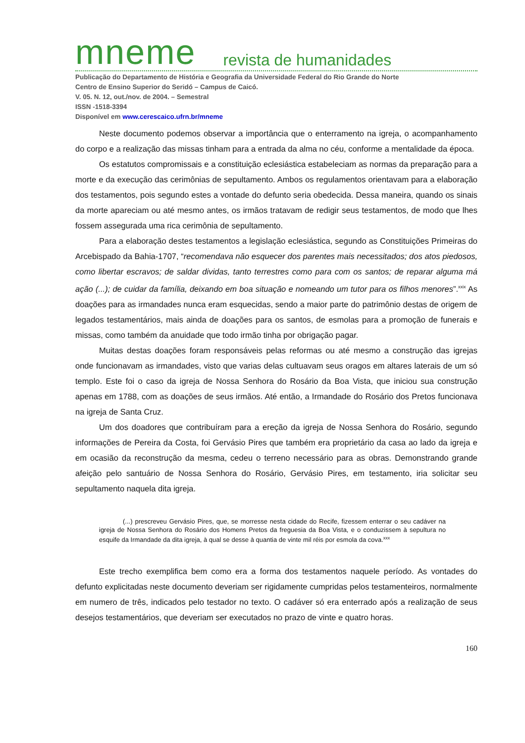mneme revista de humanidades
Publicação do Departamento de História e Geografia da Universidade Federal do Rio Grande do Norte
Centro de Ensino Superior do Seridó – Campus de Caicó.
V. 05. N. 12, out./nov. de 2004. – Semestral
ISSN -1518-3394
Disponível em www.cerescaico.ufrn.br/mneme
Neste documento podemos observar a importância que o enterramento na igreja, o acompanhamento do corpo e a realização das missas tinham para a entrada da alma no céu, conforme a mentalidade da época.
Os estatutos compromissais e a constituição eclesiástica estabeleciam as normas da preparação para a morte e da execução das cerimônias de sepultamento. Ambos os regulamentos orientavam para a elaboração dos testamentos, pois segundo estes a vontade do defunto seria obedecida. Dessa maneira, quando os sinais da morte apareciam ou até mesmo antes, os irmãos tratavam de redigir seus testamentos, de modo que lhes fossem assegurada uma rica cerimônia de sepultamento.
Para a elaboração destes testamentos a legislação eclesiástica, segundo as Constituições Primeiras do Arcebispado da Bahia-1707, “recomendava não esquecer dos parentes mais necessitados; dos atos piedosos, como libertar escravos; de saldar dividas, tanto terrestres como para com os santos; de reparar alguma má ação (...); de cuidar da família, deixando em boa situação e nomeando um tutor para os filhos menores”.<sup>xxix</sup> As doações para as irmandades nunca eram esquecidas, sendo a maior parte do patrimônio destas de origem de legados testamentários, mais ainda de doações para os santos, de esmolas para a promoção de funerais e missas, como também da anuidade que todo irmão tinha por obrigação pagar.
Muitas destas doações foram responsáveis pelas reformas ou até mesmo a construção das igrejas onde funcionavam as irmandades, visto que varias delas cultuavam seus oragos em altares laterais de um só templo. Este foi o caso da igreja de Nossa Senhora do Rosário da Boa Vista, que iniciou sua construção apenas em 1788, com as doações de seus irmãos. Até então, a Irmandade do Rosário dos Pretos funcionava na igreja de Santa Cruz.
Um dos doadores que contribuíram para a ereção da igreja de Nossa Senhora do Rosário, segundo informações de Pereira da Costa, foi Gervásio Pires que também era proprietário da casa ao lado da igreja e em ocasião da reconstrução da mesma, cedeu o terreno necessário para as obras. Demonstrando grande afeição pelo santuário de Nossa Senhora do Rosário, Gervásio Pires, em testamento, iria solicitar seu sepultamento naquela dita igreja.
(...) prescreveu Gervásio Pires, que, se morresse nesta cidade do Recife, fizessem enterrar o seu cadáver na igreja de Nossa Senhora do Rosário dos Homens Pretos da freguesia da Boa Vista, e o conduzissem à sepultura no esquife da Irmandade da dita igreja, à qual se desse à quantia de vinte mil réis por esmola da cova.<sup>xxx</sup>
Este trecho exemplifica bem como era a forma dos testamentos naquele período. As vontades do defunto explicitadas neste documento deveriam ser rigidamente cumpridas pelos testamenteiros, normalmente em numero de três, indicados pelo testador no texto. O cadáver só era enterrado após a realização de seus desejos testamentários, que deveriam ser executados no prazo de vinte e quatro horas.
160